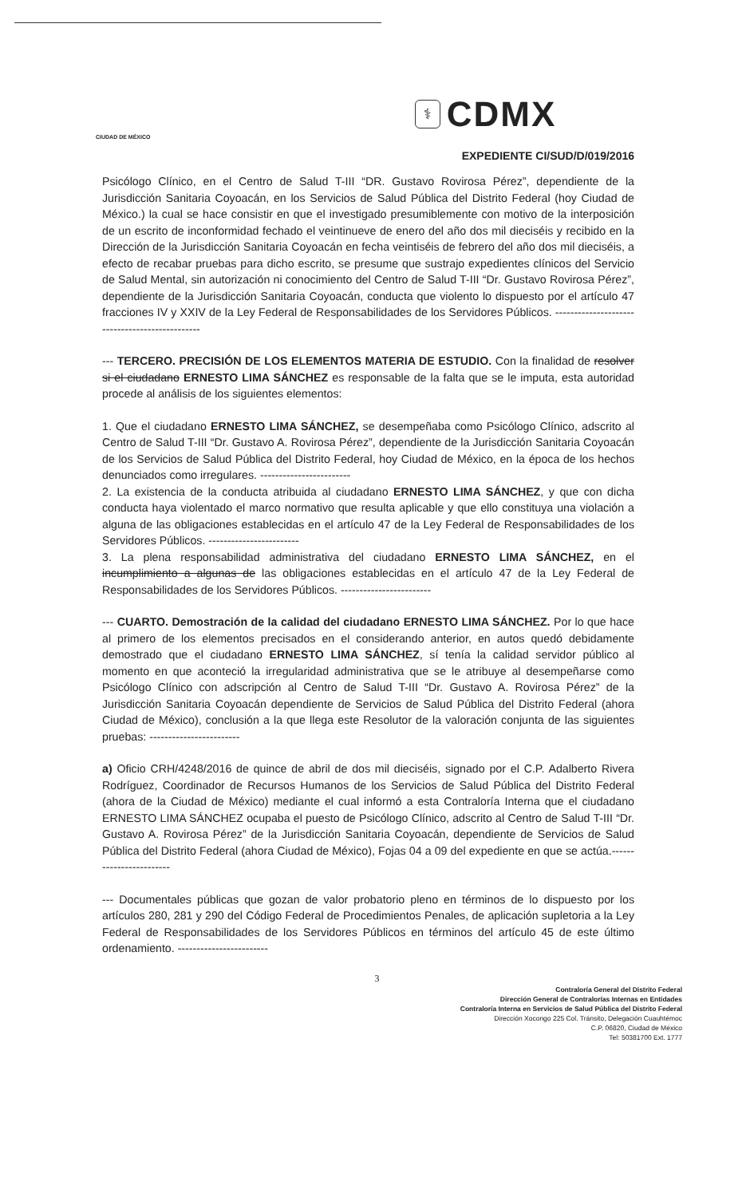⚕ CDMX
CIUDAD DE MÉXICO
EXPEDIENTE CI/SUD/D/019/2016
Psicólogo Clínico, en el Centro de Salud T-III “DR. Gustavo Rovirosa Pérez”, dependiente de la Jurisdicción Sanitaria Coyoacán, en los Servicios de Salud Pública del Distrito Federal (hoy Ciudad de México.) la cual se hace consistir en que el investigado presumiblemente con motivo de la interposición de un escrito de inconformidad fechado el veintinueve de enero del año dos mil dieciséis y recibido en la Dirección de la Jurisdicción Sanitaria Coyoacán en fecha veintiséis de febrero del año dos mil dieciséis, a efecto de recabar pruebas para dicho escrito, se presume que sustrajo expedientes clínicos del Servicio de Salud Mental, sin autorización ni conocimiento del Centro de Salud T-III “Dr. Gustavo Rovirosa Pérez”, dependiente de la Jurisdicción Sanitaria Coyoacán, conducta que violento lo dispuesto por el artículo 47 fracciones IV y XXIV de la Ley Federal de Responsabilidades de los Servidores Públicos. -----------------------------------------------
--- TERCERO. PRECISIÓN DE LOS ELEMENTOS MATERIA DE ESTUDIO. Con la finalidad de resolver si el ciudadano ERNESTO LIMA SÁNCHEZ es responsable de la falta que se le imputa, esta autoridad procede al análisis de los siguientes elementos:
1. Que el ciudadano ERNESTO LIMA SÁNCHEZ, se desempeñaba como Psicólogo Clínico, adscrito al Centro de Salud T-III “Dr. Gustavo A. Rovirosa Pérez”, dependiente de la Jurisdicción Sanitaria Coyoacán de los Servicios de Salud Pública del Distrito Federal, hoy Ciudad de México, en la época de los hechos denunciados como irregulares. ------------------------
2. La existencia de la conducta atribuida al ciudadano ERNESTO LIMA SÁNCHEZ, y que con dicha conducta haya violentado el marco normativo que resulta aplicable y que ello constituya una violación a alguna de las obligaciones establecidas en el artículo 47 de la Ley Federal de Responsabilidades de los Servidores Públicos. ------------------------
3. La plena responsabilidad administrativa del ciudadano ERNESTO LIMA SÁNCHEZ, en el incumplimiento a algunas de las obligaciones establecidas en el artículo 47 de la Ley Federal de Responsabilidades de los Servidores Públicos. ------------------------
--- CUARTO. Demostración de la calidad del ciudadano ERNESTO LIMA SÁNCHEZ. Por lo que hace al primero de los elementos precisados en el considerando anterior, en autos quedó debidamente demostrado que el ciudadano ERNESTO LIMA SÁNCHEZ, sí tenía la calidad servidor público al momento en que aconteció la irregularidad administrativa que se le atribuye al desempeñarse como Psicólogo Clínico con adscripción al Centro de Salud T-III “Dr. Gustavo A. Rovirosa Pérez” de la Jurisdicción Sanitaria Coyoacán dependiente de Servicios de Salud Pública del Distrito Federal (ahora Ciudad de México), conclusión a la que llega este Resolutor de la valoración conjunta de las siguientes pruebas: ------------------------
a) Oficio CRH/4248/2016 de quince de abril de dos mil dieciséis, signado por el C.P. Adalberto Rivera Rodríguez, Coordinador de Recursos Humanos de los Servicios de Salud Pública del Distrito Federal (ahora de la Ciudad de México) mediante el cual informó a esta Contraloría Interna que el ciudadano ERNESTO LIMA SÁNCHEZ ocupaba el puesto de Psicólogo Clínico, adscrito al Centro de Salud T-III “Dr. Gustavo A. Rovirosa Pérez” de la Jurisdicción Sanitaria Coyoacán, dependiente de Servicios de Salud Pública del Distrito Federal (ahora Ciudad de México), Fojas 04 a 09 del expediente en que se actúa.------------------------
--- Documentales públicas que gozan de valor probatorio pleno en términos de lo dispuesto por los artículos 280, 281 y 290 del Código Federal de Procedimientos Penales, de aplicación supletoria a la Ley Federal de Responsabilidades de los Servidores Públicos en términos del artículo 45 de este último ordenamiento. ------------------------
3
Contraloría General del Distrito Federal
Dirección General de Contralorías Internas en Entidades
Contraloría Interna en Servicios de Salud Pública del Distrito Federal
Dirección Xocongo 225 Col. Tránsito, Delegación Cuauhtémoc
C.P. 06820, Ciudad de México
Tel: 50381700 Ext. 1777